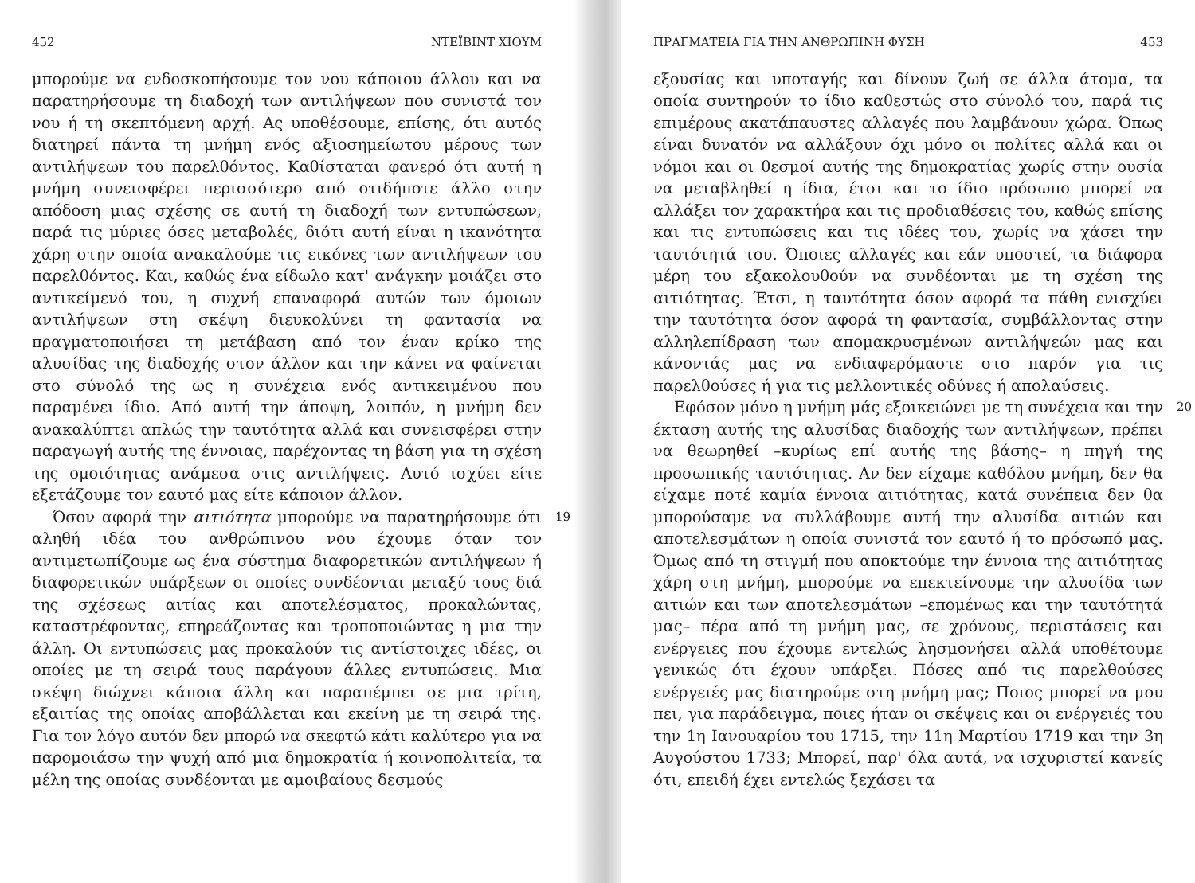452 ΝΤΕΪΒΙΝΤ ΧΙΟΥΜ
μπορούμε να ενδοσκοπήσουμε τον νου κάποιου άλλου και να παρατηρήσουμε τη διαδοχή των αντιλήψεων που συνιστά τον νου ή τη σκεπτόμενη αρχή. Ας υποθέσουμε, επίσης, ότι αυτός διατηρεί πάντα τη μνήμη ενός αξιοσημείωτου μέρους των αντιλήψεων του παρελθόντος. Καθίσταται φανερό ότι αυτή η μνήμη συνεισφέρει περισσότερο από οτιδήποτε άλλο στην απόδοση μιας σχέσης σε αυτή τη διαδοχή των εντυπώσεων, παρά τις μύριες όσες μεταβολές, διότι αυτή είναι η ικανότητα χάρη στην οποία ανακαλούμε τις εικόνες των αντιλήψεων του παρελθόντος. Και, καθώς ένα είδωλο κατ' ανάγκην μοιάζει στο αντικείμενό του, η συχνή επαναφορά αυτών των όμοιων αντιλήψεων στη σκέψη διευκολύνει τη φαντασία να πραγματοποιήσει τη μετάβαση από τον έναν κρίκο της αλυσίδας της διαδοχής στον άλλον και την κάνει να φαίνεται στο σύνολό της ως η συνέχεια ενός αντικειμένου που παραμένει ίδιο. Από αυτή την άποψη, λοιπόν, η μνήμη δεν ανακαλύπτει απλώς την ταυτότητα αλλά και συνεισφέρει στην παραγωγή αυτής της έννοιας, παρέχοντας τη βάση για τη σχέση της ομοιότητας ανάμεσα στις αντιλήψεις. Αυτό ισχύει είτε εξετάζουμε τον εαυτό μας είτε κάποιον άλλον.
19 Όσον αφορά την αιτιότητα μπορούμε να παρατηρήσουμε ότι αληθή ιδέα του ανθρώπινου νου έχουμε όταν τον αντιμετωπίζουμε ως ένα σύστημα διαφορετικών αντιλήψεων ή διαφορετικών υπάρξεων οι οποίες συνδέονται μεταξύ τους διά της σχέσεως αιτίας και αποτελέσματος, προκαλώντας, καταστρέφοντας, επηρεάζοντας και τροποποιώντας η μια την άλλη. Οι εντυπώσεις μας προκαλούν τις αντίστοιχες ιδέες, οι οποίες με τη σειρά τους παράγουν άλλες εντυπώσεις. Μια σκέψη διώχνει κάποια άλλη και παραπέμπει σε μια τρίτη, εξαιτίας της οποίας αποβάλλεται και εκείνη με τη σειρά της. Για τον λόγο αυτόν δεν μπορώ να σκεφτώ κάτι καλύτερο για να παρομοιάσω την ψυχή από μια δημοκρατία ή κοινοπολιτεία, τα μέλη της οποίας συνδέονται με αμοιβαίους δεσμούς
ΠΡΑΓΜΑΤΕΙΑ ΓΙΑ ΤΗΝ ΑΝΘΡΩΠΙΝΗ ΦΥΣΗ 453
εξουσίας και υποταγής και δίνουν ζωή σε άλλα άτομα, τα οποία συντηρούν το ίδιο καθεστώς στο σύνολό του, παρά τις επιμέρους ακατάπαυστες αλλαγές που λαμβάνουν χώρα. Όπως είναι δυνατόν να αλλάξουν όχι μόνο οι πολίτες αλλά και οι νόμοι και οι θεσμοί αυτής της δημοκρατίας χωρίς στην ουσία να μεταβληθεί η ίδια, έτσι και το ίδιο πρόσωπο μπορεί να αλλάξει τον χαρακτήρα και τις προδιαθέσεις του, καθώς επίσης και τις εντυπώσεις και τις ιδέες του, χωρίς να χάσει την ταυτότητά του. Όποιες αλλαγές και εάν υποστεί, τα διάφορα μέρη του εξακολουθούν να συνδέονται με τη σχέση της αιτιότητας. Έτσι, η ταυτότητα όσον αφορά τα πάθη ενισχύει την ταυτότητα όσον αφορά τη φαντασία, συμβάλλοντας στην αλληλεπίδραση των απομακρυσμένων αντιλήψεών μας και κάνοντάς μας να ενδιαφερόμαστε στο παρόν για τις παρελθούσες ή για τις μελλοντικές οδύνες ή απολαύσεις.
20 Εφόσον μόνο η μνήμη μάς εξοικειώνει με τη συνέχεια και την έκταση αυτής της αλυσίδας διαδοχής των αντιλήψεων, πρέπει να θεωρηθεί –κυρίως επί αυτής της βάσης– η πηγή της προσωπικής ταυτότητας. Αν δεν είχαμε καθόλου μνήμη, δεν θα είχαμε ποτέ καμία έννοια αιτιότητας, κατά συνέπεια δεν θα μπορούσαμε να συλλάβουμε αυτή την αλυσίδα αιτιών και αποτελεσμάτων η οποία συνιστά τον εαυτό ή το πρόσωπό μας. Όμως από τη στιγμή που αποκτούμε την έννοια της αιτιότητας χάρη στη μνήμη, μπορούμε να επεκτείνουμε την αλυσίδα των αιτιών και των αποτελεσμάτων –επομένως και την ταυτότητά μας– πέρα από τη μνήμη μας, σε χρόνους, περιστάσεις και ενέργειες που έχουμε εντελώς λησμονήσει αλλά υποθέτουμε γενικώς ότι έχουν υπάρξει. Πόσες από τις παρελθούσες ενέργειές μας διατηρούμε στη μνήμη μας; Ποιος μπορεί να μου πει, για παράδειγμα, ποιες ήταν οι σκέψεις και οι ενέργειές του την 1η Ιανουαρίου του 1715, την 11η Μαρτίου 1719 και την 3η Αυγούστου 1733; Μπορεί, παρ' όλα αυτά, να ισχυριστεί κανείς ότι, επειδή έχει εντελώς ξεχάσει τα